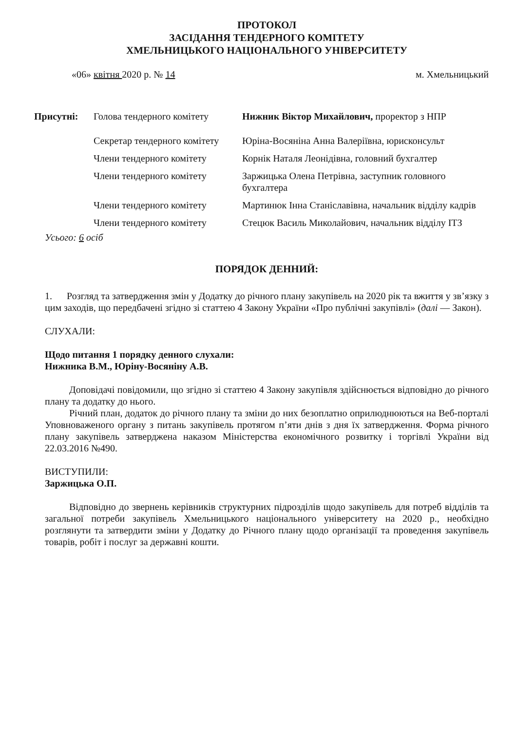ПРОТОКОЛ
ЗАСІДАННЯ ТЕНДЕРНОГО КОМІТЕТУ
ХМЕЛЬНИЦЬКОГО НАЦІОНАЛЬНОГО УНІВЕРСИТЕТУ
«06» квітня 2020 р. № 14 м. Хмельницький
| Присутні: | Голова тендерного комітету | Нижник Віктор Михайлович, проректор з НПР |
| | Секретар тендерного комітету | Юріна-Восяніна Анна Валеріївна, юрисконсульт |
| | Члени тендерного комітету | Корнік Наталя Леонідівна, головний бухгалтер |
| | Члени тендерного комітету | Заржицька Олена Петрівна, заступник головного бухгалтера |
| | Члени тендерного комітету | Мартинюк Інна Станіславівна, начальник відділу кадрів |
| | Члени тендерного комітету | Стецюк Василь Миколайович, начальник відділу ІТЗ |
Усього: 6 осіб
ПОРЯДОК ДЕННИЙ:
1. Розгляд та затвердження змін у Додатку до річного плану закупівель на 2020 рік та вжиття у зв’язку з цим заходів, що передбачені згідно зі статтею 4 Закону України «Про публічні закупівлі» (далі — Закон).
СЛУХАЛИ:
Щодо питання 1 порядку денного слухали:
Нижника В.М., Юріну-Восяніну А.В.
Доповідачі повідомили, що згідно зі статтею 4 Закону закупівля здійснюється відповідно до річного плану та додатку до нього.
Річний план, додаток до річного плану та зміни до них безоплатно оприлюднюються на Веб-порталі Уповноваженого органу з питань закупівель протягом п’яти днів з дня їх затвердження. Форма річного плану закупівель затверджена наказом Міністерства економічного розвитку і торгівлі України від 22.03.2016 №490.
ВИСТУПИЛИ:
Заржицька О.П.
Відповідно до звернень керівників структурних підрозділів щодо закупівель для потреб відділів та загальної потреби закупівель Хмельницького національного університету на 2020 р., необхідно розглянути та затвердити зміни у Додатку до Річного плану щодо організації та проведення закупівель товарів, робіт і послуг за державні кошти.